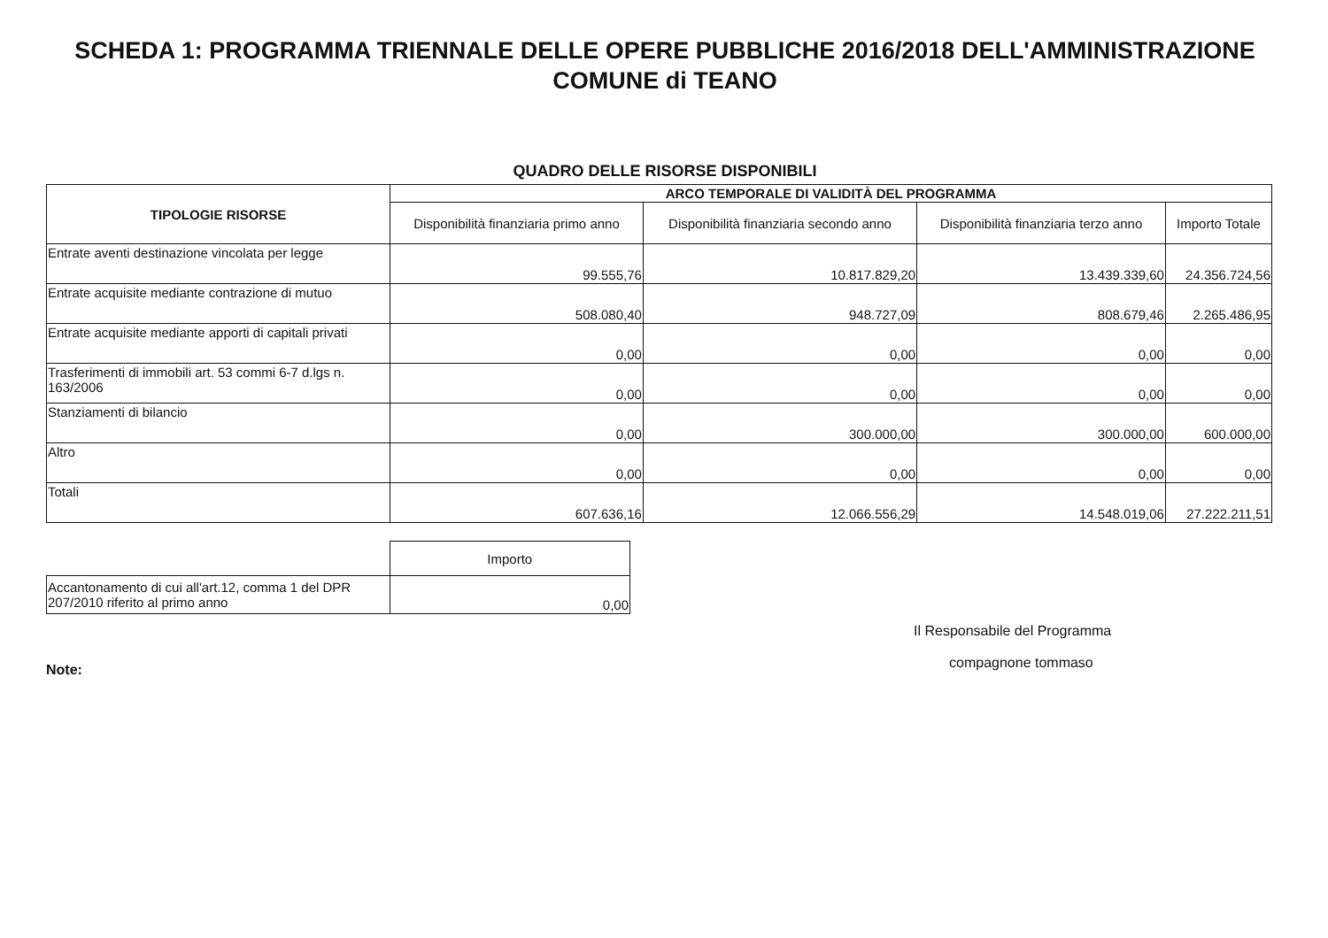SCHEDA 1: PROGRAMMA TRIENNALE DELLE OPERE PUBBLICHE 2016/2018 DELL'AMMINISTRAZIONE
COMUNE di TEANO
QUADRO DELLE RISORSE DISPONIBILI
| TIPOLOGIE RISORSE | ARCO TEMPORALE DI VALIDITÀ DEL PROGRAMMA | | | |
| --- | --- | --- | --- | --- |
| | Disponibilità finanziaria primo anno | Disponibilità finanziaria secondo anno | Disponibilità finanziaria terzo anno | Importo Totale |
| Entrate aventi destinazione vincolata per legge | 99.555,76 | 10.817.829,20 | 13.439.339,60 | 24.356.724,56 |
| Entrate acquisite mediante contrazione di mutuo | 508.080,40 | 948.727,09 | 808.679,46 | 2.265.486,95 |
| Entrate acquisite mediante apporti di capitali privati | 0,00 | 0,00 | 0,00 | 0,00 |
| Trasferimenti di immobili art. 53 commi 6-7 d.lgs n. 163/2006 | 0,00 | 0,00 | 0,00 | 0,00 |
| Stanziamenti di bilancio | 0,00 | 300.000,00 | 300.000,00 | 600.000,00 |
| Altro | 0,00 | 0,00 | 0,00 | 0,00 |
| Totali | 607.636,16 | 12.066.556,29 | 14.548.019,06 | 27.222.211,51 |
| | Importo |
| Accantonamento di cui all'art.12, comma 1 del DPR 207/2010 riferito al primo anno | 0,00 |
Il Responsabile del Programma
compagnone tommaso
Note: